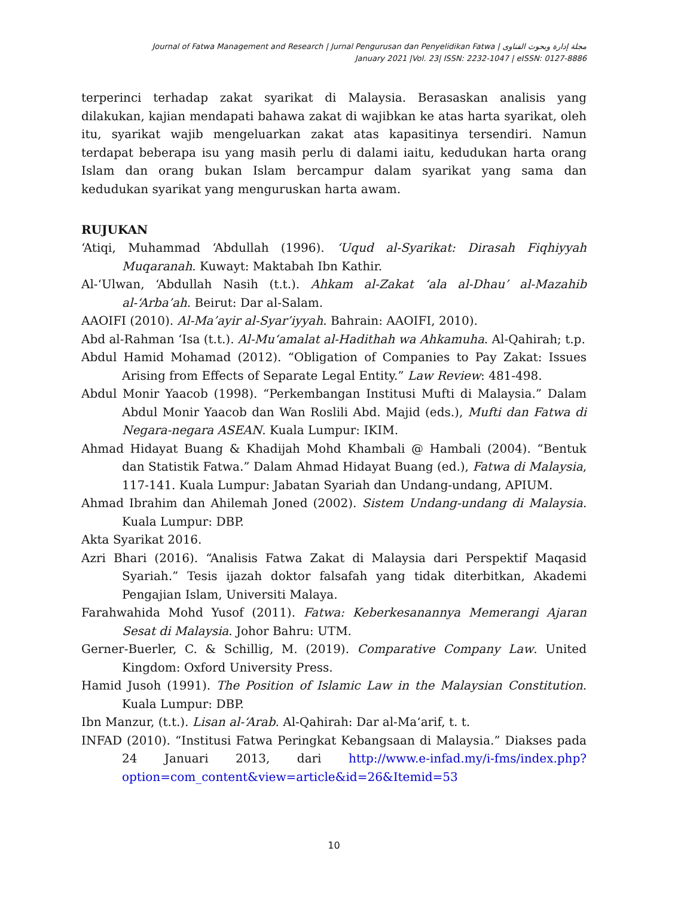Journal of Fatwa Management and Research | Jurnal Pengurusan dan Penyelidikan Fatwa | مجلة إدارة وبحوث الفتاوى
January 2021 |Vol. 23| ISSN: 2232-1047 | eISSN: 0127-8886
terperinci terhadap zakat syarikat di Malaysia. Berasaskan analisis yang dilakukan, kajian mendapati bahawa zakat di wajibkan ke atas harta syarikat, oleh itu, syarikat wajib mengeluarkan zakat atas kapasitinya tersendiri. Namun terdapat beberapa isu yang masih perlu di dalami iaitu, kedudukan harta orang Islam dan orang bukan Islam bercampur dalam syarikat yang sama dan kedudukan syarikat yang menguruskan harta awam.
RUJUKAN
‘Atiqi, Muhammad ‘Abdullah (1996). ‘Uqud al-Syarikat: Dirasah Fiqhiyyah Muqaranah. Kuwayt: Maktabah Ibn Kathir.
Al-‘Ulwan, ‘Abdullah Nasih (t.t.). Ahkam al-Zakat ‘ala al-Dhau’ al-Mazahib al-‘Arba’ah. Beirut: Dar al-Salam.
AAOIFI (2010). Al-Ma’ayir al-Syar’iyyah. Bahrain: AAOIFI, 2010).
Abd al-Rahman ‘Isa (t.t.). Al-Mu‘amalat al-Hadithah wa Ahkamuha. Al-Qahirah; t.p.
Abdul Hamid Mohamad (2012). “Obligation of Companies to Pay Zakat: Issues Arising from Effects of Separate Legal Entity.” Law Review: 481-498.
Abdul Monir Yaacob (1998). “Perkembangan Institusi Mufti di Malaysia.” Dalam Abdul Monir Yaacob dan Wan Roslili Abd. Majid (eds.), Mufti dan Fatwa di Negara-negara ASEAN. Kuala Lumpur: IKIM.
Ahmad Hidayat Buang & Khadijah Mohd Khambali @ Hambali (2004). “Bentuk dan Statistik Fatwa.” Dalam Ahmad Hidayat Buang (ed.), Fatwa di Malaysia, 117-141. Kuala Lumpur: Jabatan Syariah dan Undang-undang, APIUM.
Ahmad Ibrahim dan Ahilemah Joned (2002). Sistem Undang-undang di Malaysia. Kuala Lumpur: DBP.
Akta Syarikat 2016.
Azri Bhari (2016). “Analisis Fatwa Zakat di Malaysia dari Perspektif Maqasid Syariah.” Tesis ijazah doktor falsafah yang tidak diterbitkan, Akademi Pengajian Islam, Universiti Malaya.
Farahwahida Mohd Yusof (2011). Fatwa: Keberkesanannya Memerangi Ajaran Sesat di Malaysia. Johor Bahru: UTM.
Gerner-Buerler, C. & Schillig, M. (2019). Comparative Company Law. United Kingdom: Oxford University Press.
Hamid Jusoh (1991). The Position of Islamic Law in the Malaysian Constitution. Kuala Lumpur: DBP.
Ibn Manzur, (t.t.). Lisan al-‘Arab. Al-Qahirah: Dar al-Ma‘arif, t. t.
INFAD (2010). “Institusi Fatwa Peringkat Kebangsaan di Malaysia.” Diakses pada 24 Januari 2013, dari http://www.e-infad.my/i-fms/index.php?option=com_content&view=article&id=26&Itemid=53
10